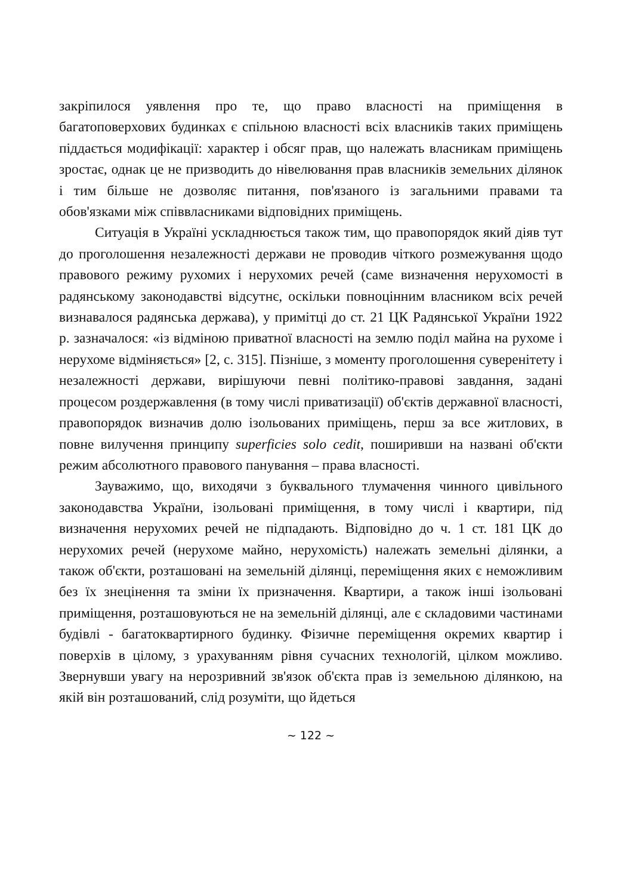закріпилося уявлення про те, що право власності на приміщення в багатоповерхових будинках є спільною власності всіх власників таких приміщень піддається модифікації: характер і обсяг прав, що належать власникам приміщень зростає, однак це не призводить до нівелювання прав власників земельних ділянок і тим більше не дозволяє питання, пов'язаного із загальними правами та обов'язками між співвласниками відповідних приміщень.
Ситуація в Україні ускладнюється також тим, що правопорядок який діяв тут до проголошення незалежності держави не проводив чіткого розмежування щодо правового режиму рухомих і нерухомих речей (саме визначення нерухомості в радянському законодавстві відсутнє, оскільки повноцінним власником всіх речей визнавалося радянська держава), у примітці до ст. 21 ЦК Радянської України 1922 р. зазначалося: «із відміною приватної власності на землю поділ майна на рухоме і нерухоме відміняється» [2, с. 315]. Пізніше, з моменту проголошення суверенітету і незалежності держави, вирішуючи певні політико-правові завдання, задані процесом роздержавлення (в тому числі приватизації) об'єктів державної власності, правопорядок визначив долю ізольованих приміщень, перш за все житлових, в повне вилучення принципу superficies solo cedit, поширивши на названі об'єкти режим абсолютного правового панування – права власності.
Зауважимо, що, виходячи з буквального тлумачення чинного цивільного законодавства України, ізольовані приміщення, в тому числі і квартири, під визначення нерухомих речей не підпадають. Відповідно до ч. 1 ст. 181 ЦК до нерухомих речей (нерухоме майно, нерухомість) належать земельні ділянки, а також об'єкти, розташовані на земельній ділянці, переміщення яких є неможливим без їх знецінення та зміни їх призначення. Квартири, а також інші ізольовані приміщення, розташовуються не на земельній ділянці, але є складовими частинами будівлі - багатоквартирного будинку. Фізичне переміщення окремих квартир і поверхів в цілому, з урахуванням рівня сучасних технологій, цілком можливо. Звернувши увагу на нерозривний зв'язок об'єкта прав із земельною ділянкою, на якій він розташований, слід розуміти, що йдеться
~ 122 ~